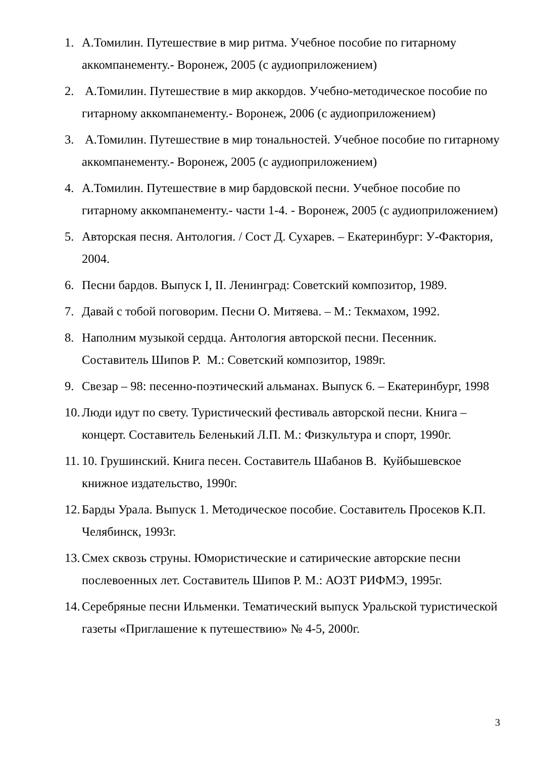1. А.Томилин. Путешествие в мир ритма. Учебное пособие по гитарному аккомпанементу.- Воронеж, 2005 (с аудиоприложением)
2. А.Томилин. Путешествие в мир аккордов. Учебно-методическое пособие по гитарному аккомпанементу.- Воронеж, 2006 (с аудиоприложением)
3. А.Томилин. Путешествие в мир тональностей. Учебное пособие по гитарному аккомпанементу.- Воронеж, 2005 (с аудиоприложением)
4. А.Томилин. Путешествие в мир бардовской песни. Учебное пособие по гитарному аккомпанементу.- части 1-4. - Воронеж, 2005 (с аудиоприложением)
5. Авторская песня. Антология. / Сост Д. Сухарев. – Екатеринбург: У-Фактория, 2004.
6. Песни бардов. Выпуск I, II. Ленинград: Советский композитор, 1989.
7. Давай с тобой поговорим. Песни О. Митяева. – М.: Текмахом, 1992.
8. Наполним музыкой сердца. Антология авторской песни. Песенник. Составитель Шипов Р. М.: Советский композитор, 1989г.
9. Свезар – 98: песенно-поэтический альманах. Выпуск 6. – Екатеринбург, 1998
10.
Люди идут по свету. Туристический фестиваль авторской песни. Книга – концерт. Составитель Беленький Л.П. М.: Физкультура и спорт, 1990г.
11.
10. Грушинский. Книга песен. Составитель Шабанов В. Куйбышевское книжное издательство, 1990г.
12.
Барды Урала. Выпуск 1. Методическое пособие. Составитель Просеков К.П. Челябинск, 1993г.
13.
Смех сквозь струны. Юмористические и сатирические авторские песни послевоенных лет. Составитель Шипов Р. М.: АОЗТ РИФМЭ, 1995г.
14.
Серебряные песни Ильменки. Тематический выпуск Уральской туристической газеты «Приглашение к путешествию» № 4-5, 2000г.
3